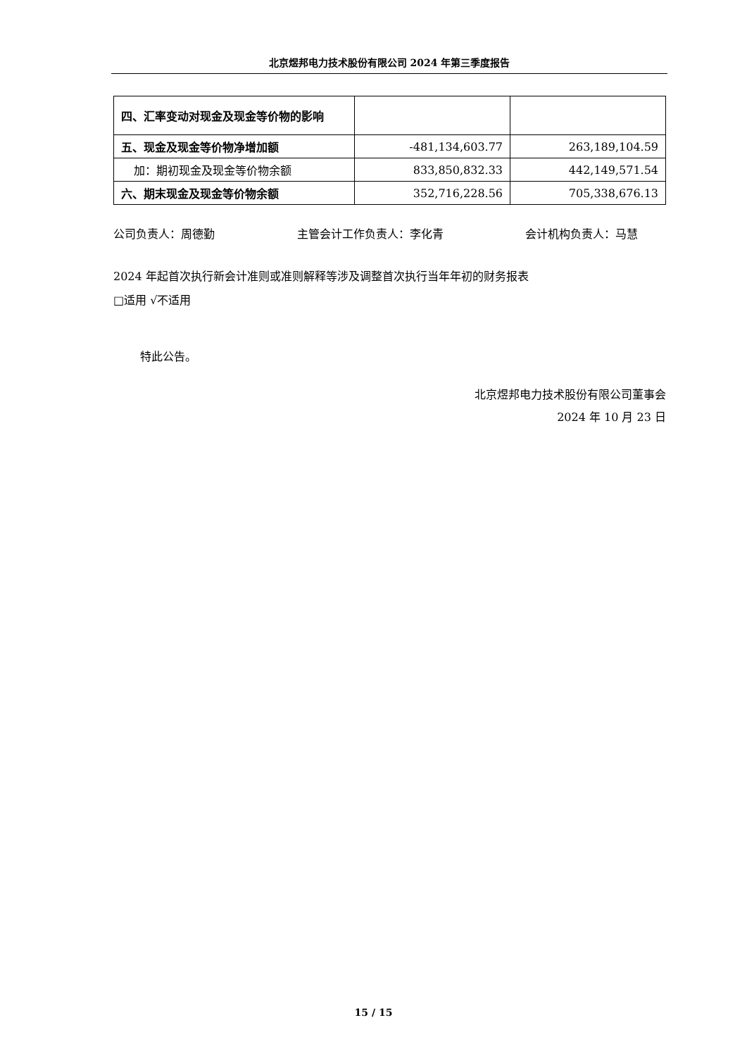北京煜邦电力技术股份有限公司 2024 年第三季度报告
| 四、汇率变动对现金及现金等价物的影响 | | |
| 五、现金及现金等价物净增加额 | -481,134,603.77 | 263,189,104.59 |
| 加：期初现金及现金等价物余额 | 833,850,832.33 | 442,149,571.54 |
| 六、期末现金及现金等价物余额 | 352,716,228.56 | 705,338,676.13 |
公司负责人：周德勤 主管会计工作负责人：李化青 会计机构负责人：马慧
2024 年起首次执行新会计准则或准则解释等涉及调整首次执行当年年初的财务报表
□适用 √不适用
特此公告。
北京煜邦电力技术股份有限公司董事会
2024 年 10 月 23 日
15 / 15